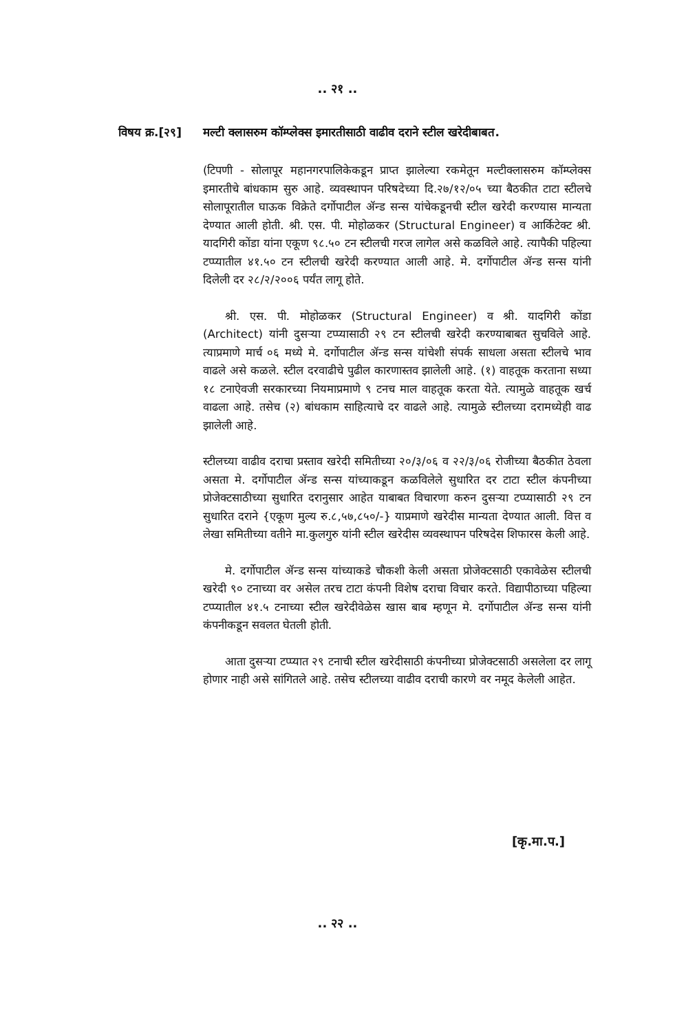.. २१ ..
विषय क्र.[२९]
मल्टी क्लासरुम कॉम्प्लेक्स इमारतीसाठी वाढीव दराने स्टील खरेदीबाबत.
(टिपणी - सोलापूर महानगरपालिकेकडून प्राप्त झालेल्या रकमेतून मल्टीक्लासरुम कॉम्प्लेक्स इमारतीचे बांधकाम सुरु आहे. व्यवस्थापन परिषदेच्या दि.२७/१२/०५ च्या बैठकीत टाटा स्टीलचे सोलापूरातील घाऊक विक्रेते दर्गोपाटील ॲन्ड सन्स यांचेकडूनची स्टील खरेदी करण्यास मान्यता देण्यात आली होती. श्री. एस. पी. मोहोळकर (Structural Engineer) व आर्किटेक्ट श्री. यादगिरी कोंडा यांना एकूण ९८.५० टन स्टीलची गरज लागेल असे कळविले आहे. त्यापैकी पहिल्या टप्प्यातील ४१.५० टन स्टीलची खरेदी करण्यात आली आहे. मे. दर्गोपाटील ॲन्ड सन्स यांनी दिलेली दर २८/२/२००६ पर्यंत लागू होते.
श्री. एस. पी. मोहोळकर (Structural Engineer) व श्री. यादगिरी कोंडा (Architect) यांनी दुसऱ्या टप्प्यासाठी २९ टन स्टीलची खरेदी करण्याबाबत सुचविले आहे. त्याप्रमाणे मार्च ०६ मध्ये मे. दर्गोपाटील ॲन्ड सन्स यांचेशी संपर्क साधला असता स्टीलचे भाव वाढले असे कळले. स्टील दरवाढीचे पुढील कारणास्तव झालेली आहे. (१) वाहतूक करताना सध्या १८ टनाऐवजी सरकारच्या नियमाप्रमाणे ९ टनच माल वाहतूक करता येते. त्यामुळे वाहतूक खर्च वाढला आहे. तसेच (२) बांधकाम साहित्याचे दर वाढले आहे. त्यामुळे स्टीलच्या दरामध्येही वाढ झालेली आहे.
स्टीलच्या वाढीव दराचा प्रस्ताव खरेदी समितीच्या २०/३/०६ व २२/३/०६ रोजीच्या बैठकीत ठेवला असता मे. दर्गोपाटील ॲन्ड सन्स यांच्याकडून कळविलेले सुधारित दर टाटा स्टील कंपनीच्या प्रोजेक्टसाठीच्या सुधारित दरानुसार आहेत याबाबत विचारणा करुन दुसऱ्या टप्प्यासाठी २९ टन सुधारित दराने {एकूण मुल्य रु.८,५७,८५०/-} याप्रमाणे खरेदीस मान्यता देण्यात आली. वित्त व लेखा समितीच्या वतीने मा.कुलगुरु यांनी स्टील खरेदीस व्यवस्थापन परिषदेस शिफारस केली आहे.
मे. दर्गोपाटील ॲन्ड सन्स यांच्याकडे चौकशी केली असता प्रोजेक्टसाठी एकावेळेस स्टीलची खरेदी ९० टनाच्या वर असेल तरच टाटा कंपनी विशेष दराचा विचार करते. विद्यापीठाच्या पहिल्या टप्प्यातील ४१.५ टनाच्या स्टील खरेदीवेळेस खास बाब म्हणून मे. दर्गोपाटील ॲन्ड सन्स यांनी कंपनीकडून सवलत घेतली होती.
आता दुसऱ्या टप्प्यात २९ टनाची स्टील खरेदीसाठी कंपनीच्या प्रोजेक्टसाठी असलेला दर लागू होणार नाही असे सांगितले आहे. तसेच स्टीलच्या वाढीव दराची कारणे वर नमूद केलेली आहेत.
[कृ.मा.प.]
.. २२ ..